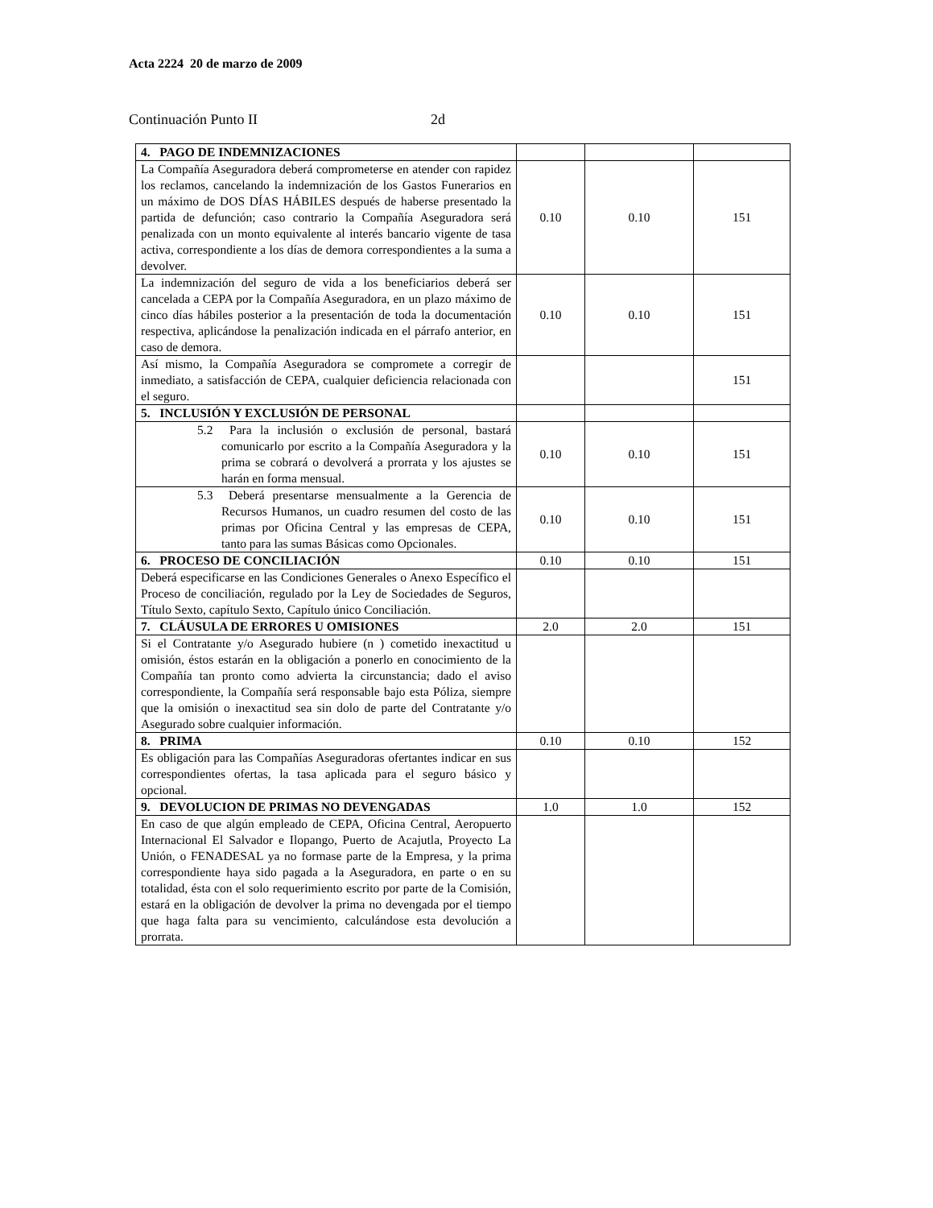Acta 2224 20 de marzo de 2009
Continuación Punto II 2d
| 4. PAGO DE INDEMNIZACIONES | | | |
| La Compañía Aseguradora deberá comprometerse en atender con rapidez los reclamos, cancelando la indemnización de los Gastos Funerarios en un máximo de DOS DÍAS HÁBILES después de haberse presentado la partida de defunción; caso contrario la Compañía Aseguradora será penalizada con un monto equivalente al interés bancario vigente de tasa activa, correspondiente a los días de demora correspondientes a la suma a devolver. | 0.10 | 0.10 | 151 |
| La indemnización del seguro de vida a los beneficiarios deberá ser cancelada a CEPA por la Compañía Aseguradora, en un plazo máximo de cinco días hábiles posterior a la presentación de toda la documentación respectiva, aplicándose la penalización indicada en el párrafo anterior, en caso de demora. | 0.10 | 0.10 | 151 |
| Así mismo, la Compañía Aseguradora se compromete a corregir de inmediato, a satisfacción de CEPA, cualquier deficiencia relacionada con el seguro. | | | 151 |
| 5. INCLUSIÓN Y EXCLUSIÓN DE PERSONAL | | | |
| 5.2 Para la inclusión o exclusión de personal, bastará comunicarlo por escrito a la Compañía Aseguradora y la prima se cobrará o devolverá a prorrata y los ajustes se harán en forma mensual. | 0.10 | 0.10 | 151 |
| 5.3 Deberá presentarse mensualmente a la Gerencia de Recursos Humanos, un cuadro resumen del costo de las primas por Oficina Central y las empresas de CEPA, tanto para las sumas Básicas como Opcionales. | 0.10 | 0.10 | 151 |
| 6. PROCESO DE CONCILIACIÓN | 0.10 | 0.10 | 151 |
| Deberá especificarse en las Condiciones Generales o Anexo Específico el Proceso de conciliación, regulado por la Ley de Sociedades de Seguros, Título Sexto, capítulo Sexto, Capítulo único Conciliación. | | | |
| 7. CLÁUSULA DE ERRORES U OMISIONES | 2.0 | 2.0 | 151 |
| Si el Contratante y/o Asegurado hubiere (n ) cometido inexactitud u omisión, éstos estarán en la obligación a ponerlo en conocimiento de la Compañía tan pronto como advierta la circunstancia; dado el aviso correspondiente, la Compañía será responsable bajo esta Póliza, siempre que la omisión o inexactitud sea sin dolo de parte del Contratante y/o Asegurado sobre cualquier información. | | | |
| 8. PRIMA | 0.10 | 0.10 | 152 |
| Es obligación para las Compañías Aseguradoras ofertantes indicar en sus correspondientes ofertas, la tasa aplicada para el seguro básico y opcional. | | | |
| 9. DEVOLUCION DE PRIMAS NO DEVENGADAS | 1.0 | 1.0 | 152 |
| En caso de que algún empleado de CEPA, Oficina Central, Aeropuerto Internacional El Salvador e Ilopango, Puerto de Acajutla, Proyecto La Unión, o FENADESAL ya no formase parte de la Empresa, y la prima correspondiente haya sido pagada a la Aseguradora, en parte o en su totalidad, ésta con el solo requerimiento escrito por parte de la Comisión, estará en la obligación de devolver la prima no devengada por el tiempo que haga falta para su vencimiento, calculándose esta devolución a prorrata. | | | |